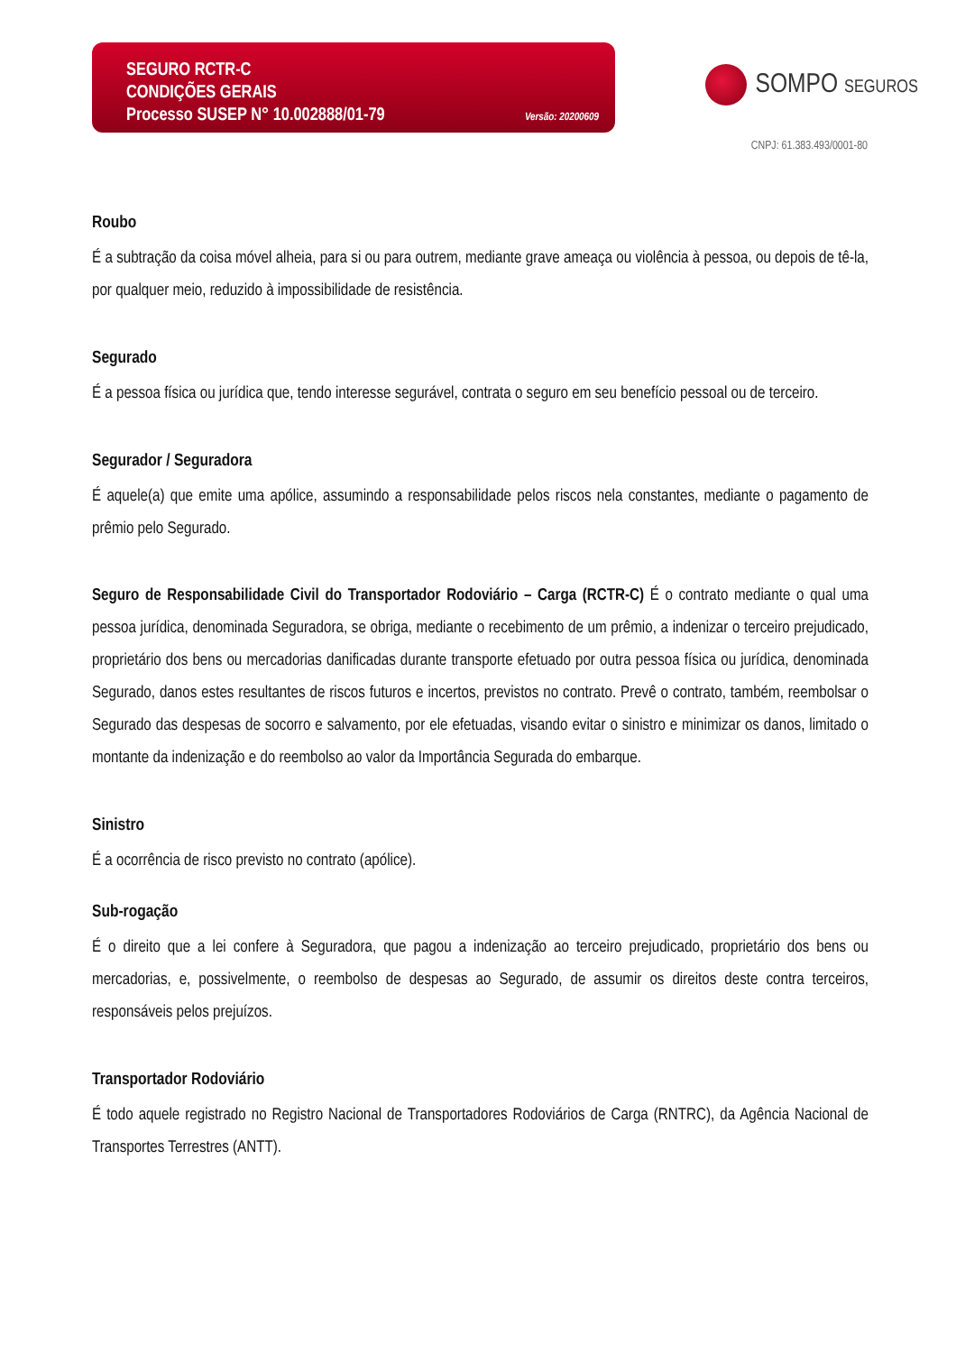SEGURO RCTR-C
CONDIÇÕES GERAIS
Processo SUSEP N° 10.002888/01-79 Versão: 20200609
SOMPO SEGUROS
CNPJ: 61.383.493/0001-80
Roubo
É a subtração da coisa móvel alheia, para si ou para outrem, mediante grave ameaça ou violência à pessoa, ou depois de tê-la, por qualquer meio, reduzido à impossibilidade de resistência.
Segurado
É a pessoa física ou jurídica que, tendo interesse segurável, contrata o seguro em seu benefício pessoal ou de terceiro.
Segurador / Seguradora
É aquele(a) que emite uma apólice, assumindo a responsabilidade pelos riscos nela constantes, mediante o pagamento de prêmio pelo Segurado.
Seguro de Responsabilidade Civil do Transportador Rodoviário – Carga (RCTR-C) É o contrato mediante o qual uma pessoa jurídica, denominada Seguradora, se obriga, mediante o recebimento de um prêmio, a indenizar o terceiro prejudicado, proprietário dos bens ou mercadorias danificadas durante transporte efetuado por outra pessoa física ou jurídica, denominada Segurado, danos estes resultantes de riscos futuros e incertos, previstos no contrato. Prevê o contrato, também, reembolsar o Segurado das despesas de socorro e salvamento, por ele efetuadas, visando evitar o sinistro e minimizar os danos, limitado o montante da indenização e do reembolso ao valor da Importância Segurada do embarque.
Sinistro
É a ocorrência de risco previsto no contrato (apólice).
Sub-rogação
É o direito que a lei confere à Seguradora, que pagou a indenização ao terceiro prejudicado, proprietário dos bens ou mercadorias, e, possivelmente, o reembolso de despesas ao Segurado, de assumir os direitos deste contra terceiros, responsáveis pelos prejuízos.
Transportador Rodoviário
É todo aquele registrado no Registro Nacional de Transportadores Rodoviários de Carga (RNTRC), da Agência Nacional de Transportes Terrestres (ANTT).